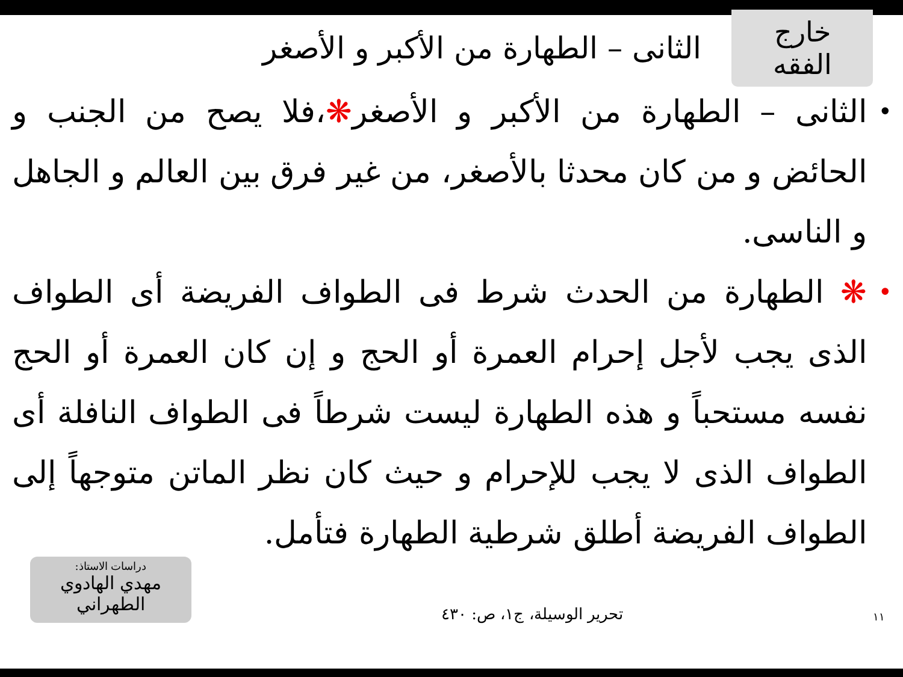خارج الفقه
الثانى – الطهارة من الأكبر و الأصغر
• الثانى – الطهارة من الأكبر و الأصغر❋،فلا يصح من الجنب و الحائض و من كان محدثا بالأصغر، من غير فرق بين العالم و الجاهل و الناسى.
• ❋ الطهارة من الحدث شرط فى الطواف الفريضة أى الطواف الذى يجب لأجل إحرام العمرة أو الحج و إن كان العمرة أو الحج نفسه مستحباً و هذه الطهارة ليست شرطاً فى الطواف النافلة أى الطواف الذى لا يجب للإحرام و حيث كان نظر الماتن متوجهاً إلى الطواف الفريضة أطلق شرطية الطهارة فتأمل.
١١ تحرير الوسيلة، ج١، ص: ٤٣٠
دراسات الاستاذ:
مهدي الهادوي الطهراني